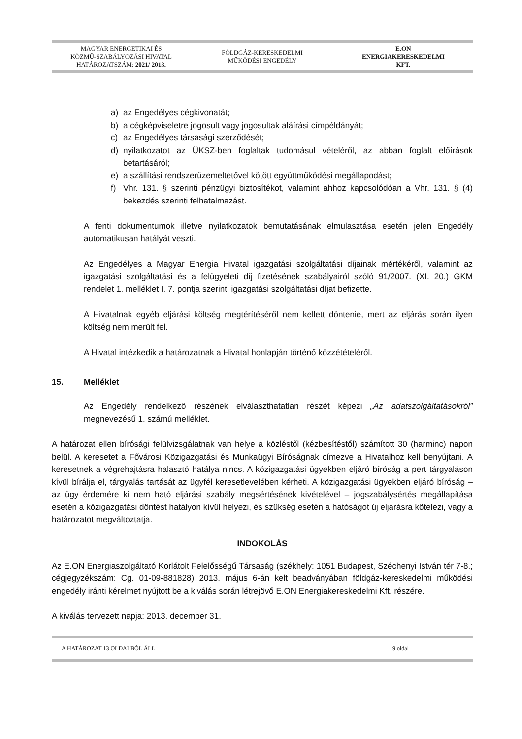MAGYAR ENERGETIKAI ÉS
KÖZMŰ-SZABÁLYOZÁSI HIVATAL
HATÁROZATSZÁM: 2021/ 2013.
FÖLDGÁZ-KERESKEDELMI
MŰKÖDÉSI ENGEDÉLY
E.ON
ENERGIAKERESKEDELMI
KFT.
a) az Engedélyes cégkivonatát;
b) a cégképviseletre jogosult vagy jogosultak aláírási címpéldányát;
c) az Engedélyes társasági szerződését;
d) nyilatkozatot az ÜKSZ-ben foglaltak tudomásul vételéről, az abban foglalt előírások betartásáról;
e) a szállítási rendszerüzemeltetővel kötött együttműködési megállapodást;
f) Vhr. 131. § szerinti pénzügyi biztosítékot, valamint ahhoz kapcsolódóan a Vhr. 131. § (4) bekezdés szerinti felhatalmazást.
A fenti dokumentumok illetve nyilatkozatok bemutatásának elmulasztása esetén jelen Engedély automatikusan hatályát veszti.
Az Engedélyes a Magyar Energia Hivatal igazgatási szolgáltatási díjainak mértékéről, valamint az igazgatási szolgáltatási és a felügyeleti díj fizetésének szabályairól szóló 91/2007. (XI. 20.) GKM rendelet 1. melléklet I. 7. pontja szerinti igazgatási szolgáltatási díjat befizette.
A Hivatalnak egyéb eljárási költség megtérítéséről nem kellett döntenie, mert az eljárás során ilyen költség nem merült fel.
A Hivatal intézkedik a határozatnak a Hivatal honlapján történő közzétételéről.
15. Melléklet
Az Engedély rendelkező részének elválaszthatatlan részét képezi „Az adatszolgáltatásokról” megnevezésű 1. számú melléklet.
A határozat ellen bírósági felülvizsgálatnak van helye a közléstől (kézbesítéstől) számított 30 (harminc) napon belül. A keresetet a Fővárosi Közigazgatási és Munkaügyi Bíróságnak címezve a Hivatalhoz kell benyújtani. A keresetnek a végrehajtásra halasztó hatálya nincs. A közigazgatási ügyekben eljáró bíróság a pert tárgyaláson kívül bírálja el, tárgyalás tartását az ügyfél keresetlevelében kérheti. A közigazgatási ügyekben eljáró bíróság – az ügy érdemére ki nem ható eljárási szabály megsértésének kivételével – jogszabálysértés megállapítása esetén a közigazgatási döntést hatályon kívül helyezi, és szükség esetén a hatóságot új eljárásra kötelezi, vagy a határozatot megváltoztatja.
INDOKOLÁS
Az E.ON Energiaszolgáltató Korlátolt Felelősségű Társaság (székhely: 1051 Budapest, Széchenyi István tér 7-8.; cégjegyzékszám: Cg. 01-09-881828) 2013. május 6-án kelt beadványában földgáz-kereskedelmi működési engedély iránti kérelmet nyújtott be a kiválás során létrejövő E.ON Energiakereskedelmi Kft. részére.
A kiválás tervezett napja: 2013. december 31.
A HATÁROZAT 13 OLDALBÓL ÁLL 9 oldal